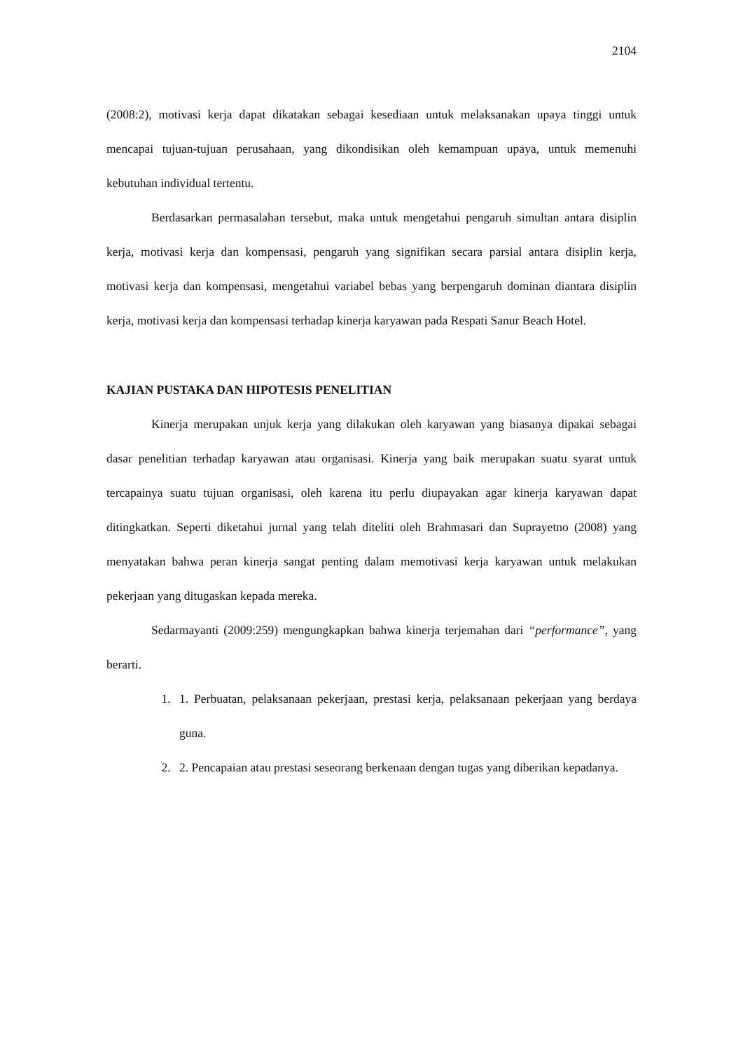2104
(2008:2), motivasi kerja dapat dikatakan sebagai kesediaan untuk melaksanakan upaya tinggi untuk mencapai tujuan-tujuan perusahaan, yang dikondisikan oleh kemampuan upaya, untuk memenuhi kebutuhan individual tertentu.
Berdasarkan permasalahan tersebut, maka untuk mengetahui pengaruh simultan antara disiplin kerja, motivasi kerja dan kompensasi, pengaruh yang signifikan secara parsial antara disiplin kerja, motivasi kerja dan kompensasi, mengetahui variabel bebas yang berpengaruh dominan diantara disiplin kerja, motivasi kerja dan kompensasi terhadap kinerja karyawan pada Respati Sanur Beach Hotel.
KAJIAN PUSTAKA DAN HIPOTESIS PENELITIAN
Kinerja merupakan unjuk kerja yang dilakukan oleh karyawan yang biasanya dipakai sebagai dasar penelitian terhadap karyawan atau organisasi. Kinerja yang baik merupakan suatu syarat untuk tercapainya suatu tujuan organisasi, oleh karena itu perlu diupayakan agar kinerja karyawan dapat ditingkatkan. Seperti diketahui jurnal yang telah diteliti oleh Brahmasari dan Suprayetno (2008) yang menyatakan bahwa peran kinerja sangat penting dalam memotivasi kerja karyawan untuk melakukan pekerjaan yang ditugaskan kepada mereka.
Sedarmayanti (2009:259) mengungkapkan bahwa kinerja terjemahan dari “performance”, yang berarti.
1. 1. Perbuatan, pelaksanaan pekerjaan, prestasi kerja, pelaksanaan pekerjaan yang berdaya guna.
2. 2. Pencapaian atau prestasi seseorang berkenaan dengan tugas yang diberikan kepadanya.